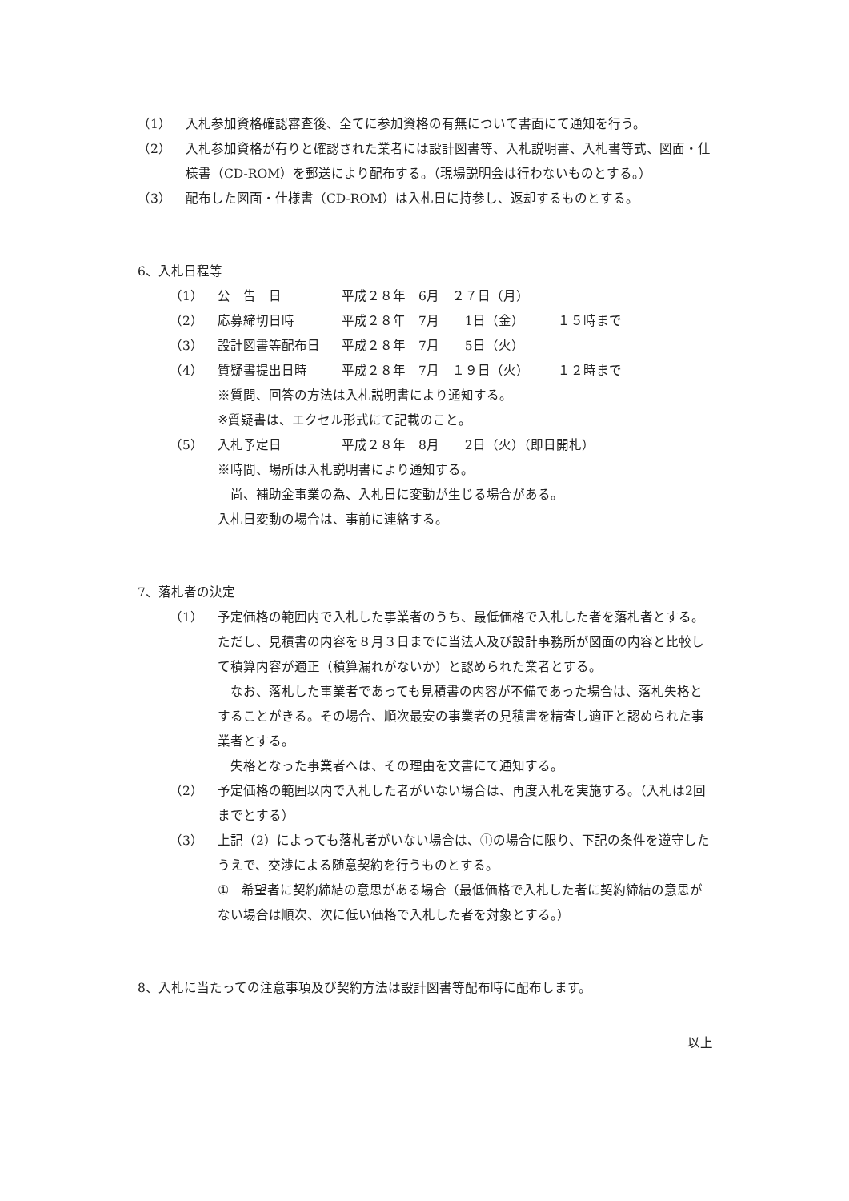（1） 入札参加資格確認審査後、全てに参加資格の有無について書面にて通知を行う。
（2） 入札参加資格が有りと確認された業者には設計図書等、入札説明書、入札書等式、図面・仕様書（CD-ROM）を郵送により配布する。（現場説明会は行わないものとする。）
（3） 配布した図面・仕様書（CD-ROM）は入札日に持参し、返却するものとする。
6、入札日程等
| （1） | 公 告 日 | 平成２８年 6月 ２７日（月） | |
| （2） | 応募締切日時 | 平成２８年 7月 1日（金） | １５時まで |
| （3） | 設計図書等配布日 | 平成２８年 7月 5日（火） | |
| （4） | 質疑書提出日時 | 平成２８年 7月 １９日（火） | １２時まで |
| | ※質問、回答の方法は入札説明書により通知する。 ※質疑書は、エクセル形式にて記載のこと。 | | |
| （5） | 入札予定日 | 平成２８年 8月 2日（火）（即日開札） | |
| | ※時間、場所は入札説明書により通知する。 尚、補助金事業の為、入札日に変動が生じる場合がある。 入札日変動の場合は、事前に連絡する。 | | |
7、落札者の決定
（1） 予定価格の範囲内で入札した事業者のうち、最低価格で入札した者を落札者とする。ただし、見積書の内容を８月３日までに当法人及び設計事務所が図面の内容と比較して積算内容が適正（積算漏れがないか）と認められた業者とする。
　なお、落札した事業者であっても見積書の内容が不備であった場合は、落札失格とすることがきる。その場合、順次最安の事業者の見積書を精査し適正と認められた事業者とする。
　失格となった事業者へは、その理由を文書にて通知する。
（2） 予定価格の範囲以内で入札した者がいない場合は、再度入札を実施する。（入札は2回までとする）
（3） 上記（2）によっても落札者がいない場合は、①の場合に限り、下記の条件を遵守したうえで、交渉による随意契約を行うものとする。
①　希望者に契約締結の意思がある場合（最低価格で入札した者に契約締結の意思がない場合は順次、次に低い価格で入札した者を対象とする。）
8、入札に当たっての注意事項及び契約方法は設計図書等配布時に配布します。
以上